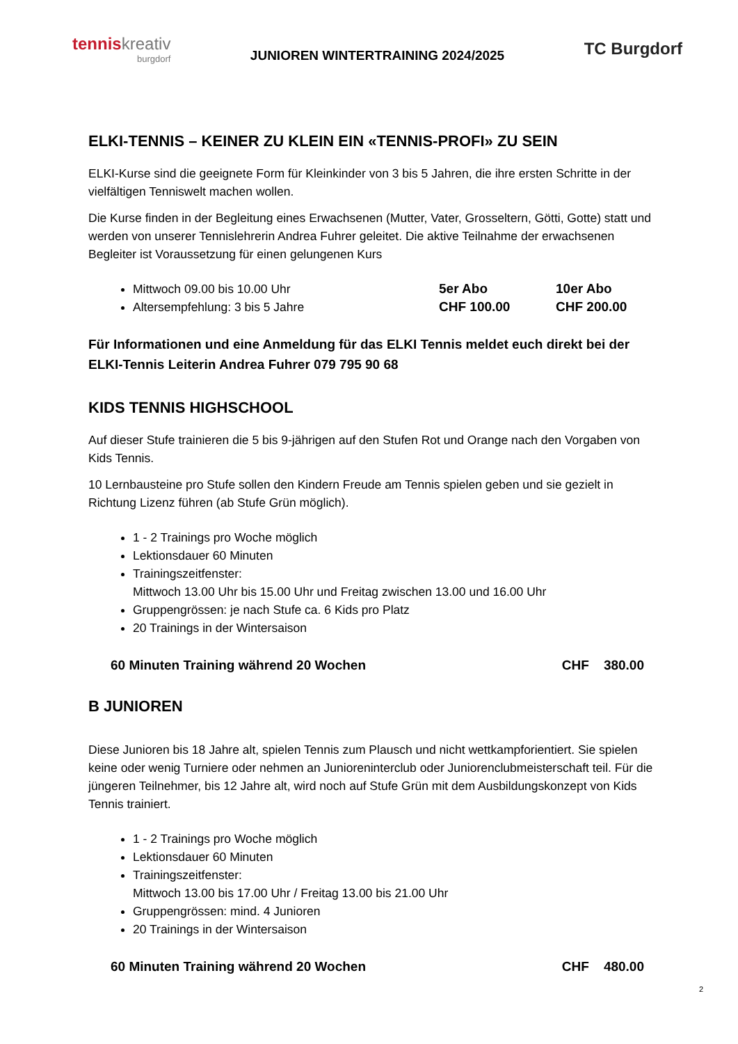tenniskreativ
burgdorf
JUNIOREN WINTERTRAINING 2024/2025
TC Burgdorf
ELKI-TENNIS – KEINER ZU KLEIN EIN «TENNIS-PROFI» ZU SEIN
ELKI-Kurse sind die geeignete Form für Kleinkinder von 3 bis 5 Jahren, die ihre ersten Schritte in der vielfältigen Tenniswelt machen wollen.
Die Kurse finden in der Begleitung eines Erwachsenen (Mutter, Vater, Grosseltern, Götti, Gotte) statt und werden von unserer Tennislehrerin Andrea Fuhrer geleitet. Die aktive Teilnahme der erwachsenen Begleiter ist Voraussetzung für einen gelungenen Kurs
Mittwoch 09.00 bis 10.00 Uhr 5er Abo 10er Abo
Altersempfehlung: 3 bis 5 Jahre CHF 100.00 CHF 200.00
Für Informationen und eine Anmeldung für das ELKI Tennis meldet euch direkt bei der ELKI-Tennis Leiterin Andrea Fuhrer 079 795 90 68
KIDS TENNIS HIGHSCHOOL
Auf dieser Stufe trainieren die 5 bis 9-jährigen auf den Stufen Rot und Orange nach den Vorgaben von Kids Tennis.
10 Lernbausteine pro Stufe sollen den Kindern Freude am Tennis spielen geben und sie gezielt in Richtung Lizenz führen (ab Stufe Grün möglich).
1 - 2 Trainings pro Woche möglich
Lektionsdauer 60 Minuten
Trainingszeitfenster:
Mittwoch 13.00 Uhr bis 15.00 Uhr und Freitag zwischen 13.00 und 16.00 Uhr
Gruppengrössen: je nach Stufe ca. 6 Kids pro Platz
20 Trainings in der Wintersaison
60 Minuten Training während 20 Wochen CHF 380.00
B JUNIOREN
Diese Junioren bis 18 Jahre alt, spielen Tennis zum Plausch und nicht wettkampforientiert. Sie spielen keine oder wenig Turniere oder nehmen an Junioreninterclub oder Juniorenclubmeisterschaft teil. Für die jüngeren Teilnehmer, bis 12 Jahre alt, wird noch auf Stufe Grün mit dem Ausbildungskonzept von Kids Tennis trainiert.
1 - 2 Trainings pro Woche möglich
Lektionsdauer 60 Minuten
Trainingszeitfenster:
Mittwoch 13.00 bis 17.00 Uhr / Freitag 13.00 bis 21.00 Uhr
Gruppengrössen: mind. 4 Junioren
20 Trainings in der Wintersaison
60 Minuten Training während 20 Wochen CHF 480.00
2